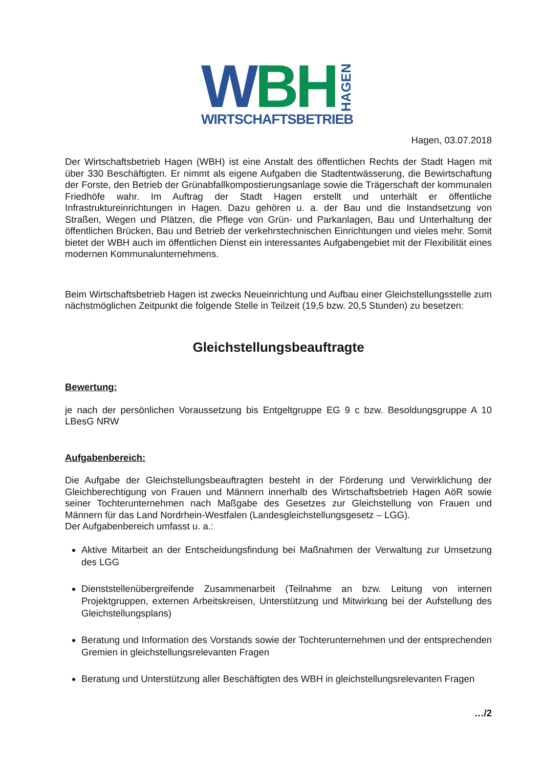W B H HAGEN
WIRTSCHAFTSBETRIEB
Hagen, 03.07.2018
Der Wirtschaftsbetrieb Hagen (WBH) ist eine Anstalt des öffentlichen Rechts der Stadt Hagen mit über 330 Beschäftigten. Er nimmt als eigene Aufgaben die Stadtentwässerung, die Bewirtschaftung der Forste, den Betrieb der Grünabfallkompostierungsanlage sowie die Trägerschaft der kommunalen Friedhöfe wahr. Im Auftrag der Stadt Hagen erstellt und unterhält er öffentliche Infrastruktureinrichtungen in Hagen. Dazu gehören u. a. der Bau und die Instandsetzung von Straßen, Wegen und Plätzen, die Pflege von Grün- und Parkanlagen, Bau und Unterhaltung der öffentlichen Brücken, Bau und Betrieb der verkehrstechnischen Einrichtungen und vieles mehr. Somit bietet der WBH auch im öffentlichen Dienst ein interessantes Aufgabengebiet mit der Flexibilität eines modernen Kommunalunternehmens.
Beim Wirtschaftsbetrieb Hagen ist zwecks Neueinrichtung und Aufbau einer Gleichstellungsstelle zum nächstmöglichen Zeitpunkt die folgende Stelle in Teilzeit (19,5 bzw. 20,5 Stunden) zu besetzen:
Gleichstellungsbeauftragte
Bewertung:
je nach der persönlichen Voraussetzung bis Entgeltgruppe EG 9 c bzw. Besoldungsgruppe A 10 LBesG NRW
Aufgabenbereich:
Die Aufgabe der Gleichstellungsbeauftragten besteht in der Förderung und Verwirklichung der Gleichberechtigung von Frauen und Männern innerhalb des Wirtschaftsbetrieb Hagen AöR sowie seiner Tochterunternehmen nach Maßgabe des Gesetzes zur Gleichstellung von Frauen und Männern für das Land Nordrhein-Westfalen (Landesgleichstellungsgesetz – LGG).
Der Aufgabenbereich umfasst u. a.:
Aktive Mitarbeit an der Entscheidungsfindung bei Maßnahmen der Verwaltung zur Umsetzung des LGG
Dienststellenübergreifende Zusammenarbeit (Teilnahme an bzw. Leitung von internen Projektgruppen, externen Arbeitskreisen, Unterstützung und Mitwirkung bei der Aufstellung des Gleichstellungsplans)
Beratung und Information des Vorstands sowie der Tochterunternehmen und der entsprechenden Gremien in gleichstellungsrelevanten Fragen
Beratung und Unterstützung aller Beschäftigten des WBH in gleichstellungsrelevanten Fragen
…/2